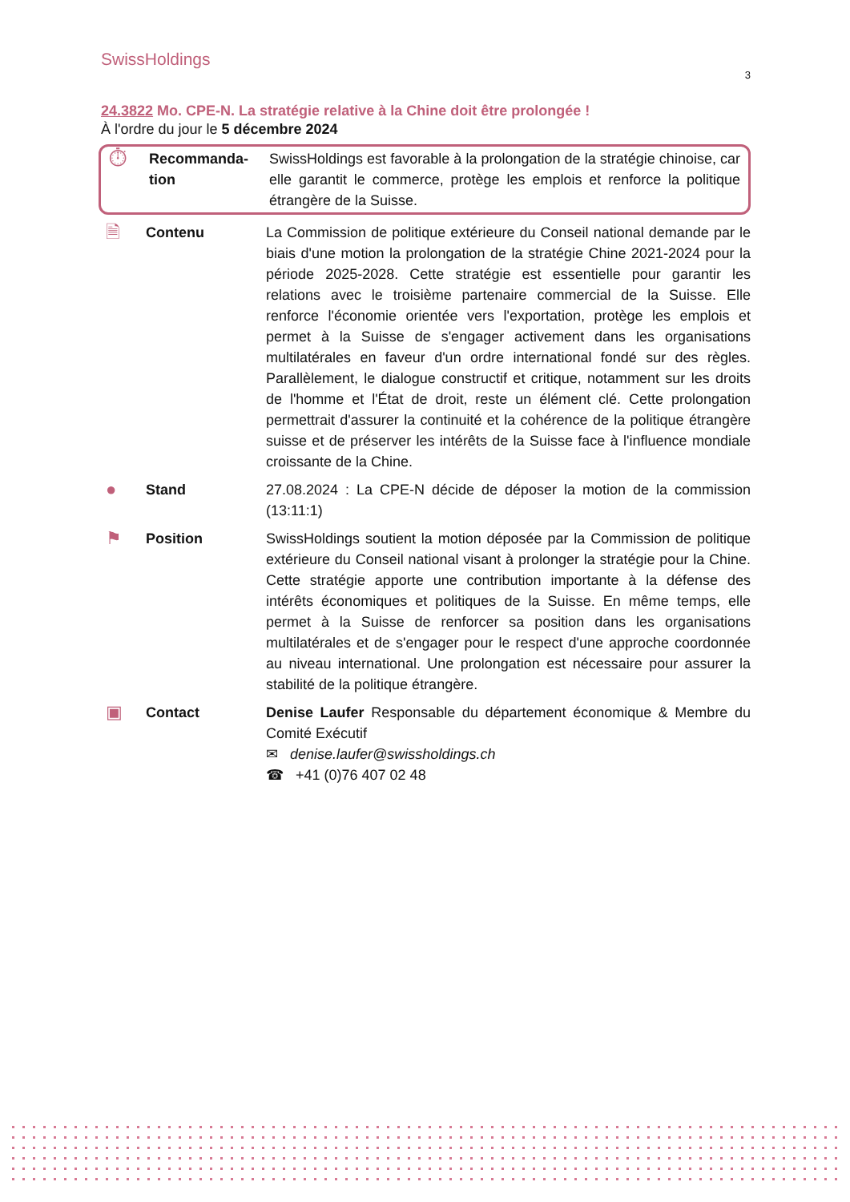SwissHoldings
3
24.3822 Mo. CPE-N. La stratégie relative à la Chine doit être prolongée !
À l'ordre du jour le 5 décembre 2024
⏱
Recommanda-tion
SwissHoldings est favorable à la prolongation de la stratégie chinoise, car elle garantit le commerce, protège les emplois et renforce la politique étrangère de la Suisse.
🗎
Contenu La Commission de politique extérieure du Conseil national demande par le biais d'une motion la prolongation de la stratégie Chine 2021-2024 pour la période 2025-2028. Cette stratégie est essentielle pour garantir les relations avec le troisième partenaire commercial de la Suisse. Elle renforce l'économie orientée vers l'exportation, protège les emplois et permet à la Suisse de s'engager activement dans les organisations multilatérales en faveur d'un ordre international fondé sur des règles. Parallèlement, le dialogue constructif et critique, notamment sur les droits de l'homme et l'État de droit, reste un élément clé. Cette prolongation permettrait d'assurer la continuité et la cohérence de la politique étrangère suisse et de préserver les intérêts de la Suisse face à l'influence mondiale croissante de la Chine.
●
Stand 27.08.2024 : La CPE-N décide de déposer la motion de la commission (13:11:1)
⚑
Position SwissHoldings soutient la motion déposée par la Commission de politique extérieure du Conseil national visant à prolonger la stratégie pour la Chine. Cette stratégie apporte une contribution importante à la défense des intérêts économiques et politiques de la Suisse. En même temps, elle permet à la Suisse de renforcer sa position dans les organisations multilatérales et de s'engager pour le respect d'une approche coordonnée au niveau international. Une prolongation est nécessaire pour assurer la stabilité de la politique étrangère.
▣
Contact Denise Laufer Responsable du département économique & Membre du Comité Exécutif
✉ denise.laufer@swissholdings.ch
☎ +41 (0)76 407 02 48